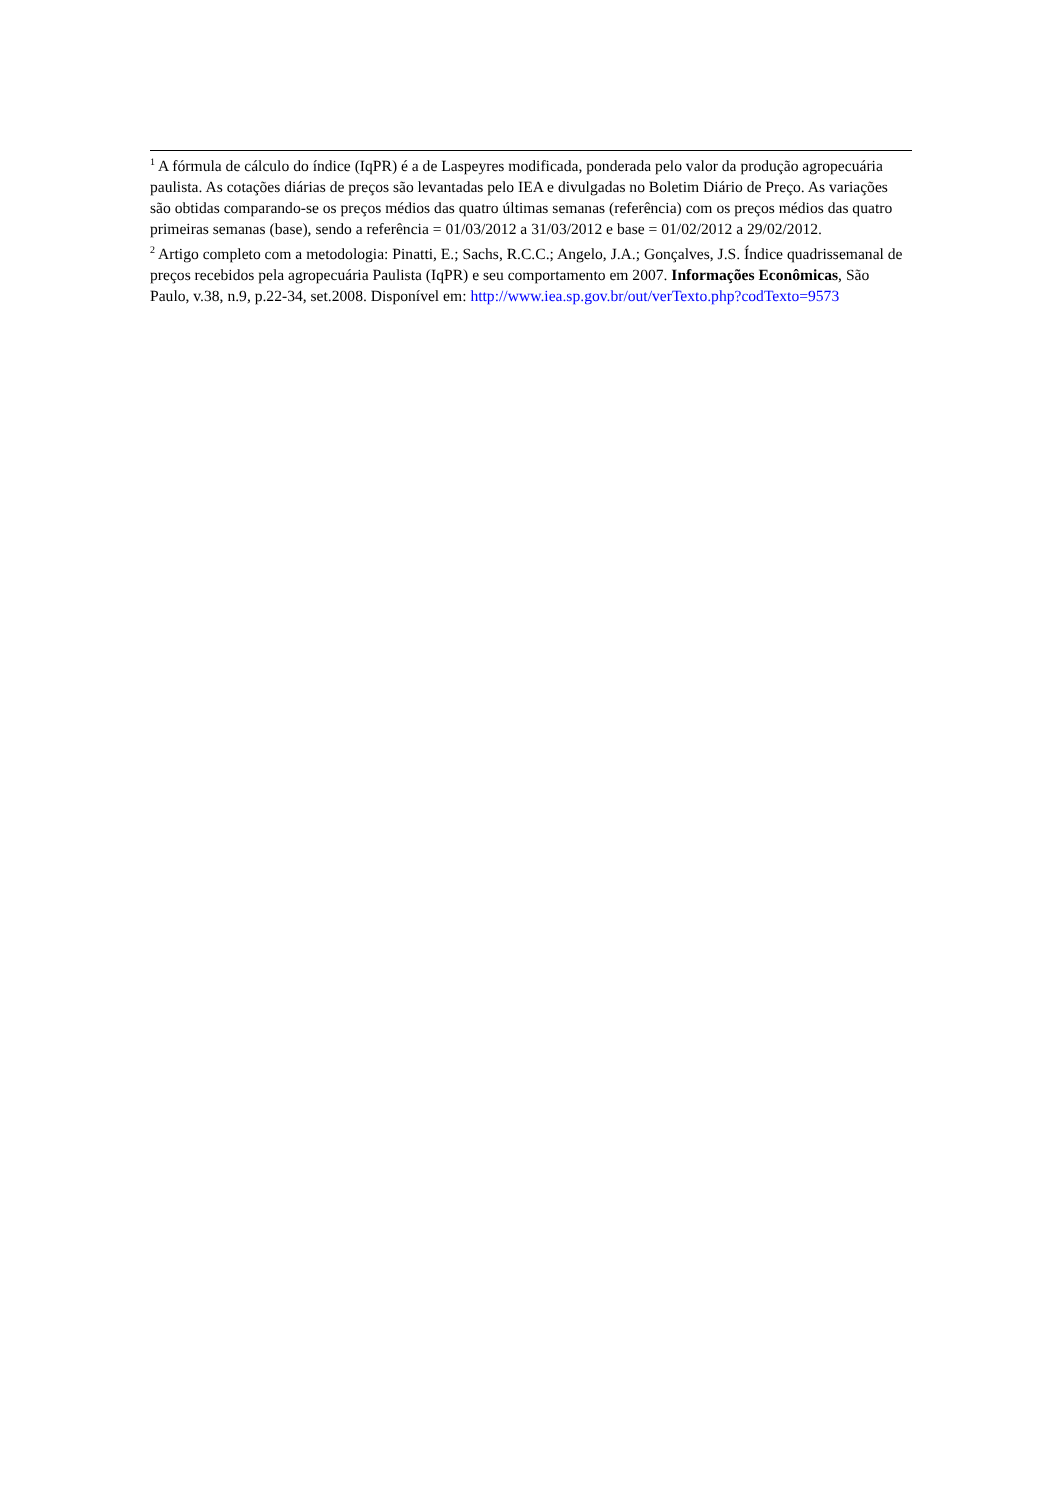<sup>1</sup> A fórmula de cálculo do índice (IqPR) é a de Laspeyres modificada, ponderada pelo valor da produção agropecuária paulista. As cotações diárias de preços são levantadas pelo IEA e divulgadas no Boletim Diário de Preço. As variações são obtidas comparando-se os preços médios das quatro últimas semanas (referência) com os preços médios das quatro primeiras semanas (base), sendo a referência = 01/03/2012 a 31/03/2012 e base = 01/02/2012 a 29/02/2012.
<sup>2</sup> Artigo completo com a metodologia: Pinatti, E.; Sachs, R.C.C.; Angelo, J.A.; Gonçalves, J.S. Índice quadrissemanal de preços recebidos pela agropecuária Paulista (IqPR) e seu comportamento em 2007. Informações Econômicas, São Paulo, v.38, n.9, p.22-34, set.2008. Disponível em: http://www.iea.sp.gov.br/out/verTexto.php?codTexto=9573